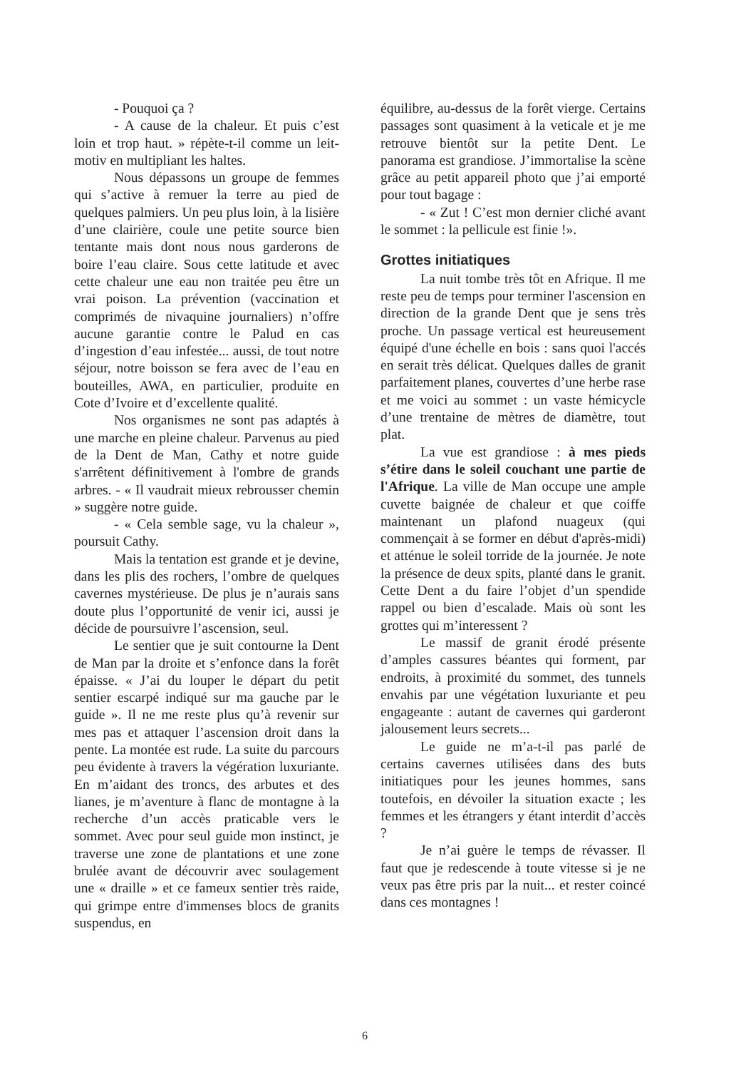- Pouquoi ça ?
- A cause de la chaleur. Et puis c’est loin et trop haut. » répète-t-il comme un leit-motiv en multipliant les haltes.
Nous dépassons un groupe de femmes qui s’active à remuer la terre au pied de quelques palmiers. Un peu plus loin, à la lisière d’une clairière, coule une petite source bien tentante mais dont nous nous garderons de boire l’eau claire. Sous cette latitude et avec cette chaleur une eau non traitée peu être un vrai poison. La prévention (vaccination et comprimés de nivaquine journaliers) n’offre aucune garantie contre le Palud en cas d’ingestion d’eau infestée... aussi, de tout notre séjour, notre boisson se fera avec de l’eau en bouteilles, AWA, en particulier, produite en Cote d’Ivoire et d’excellente qualité.
Nos organismes ne sont pas adaptés à une marche en pleine chaleur. Parvenus au pied de la Dent de Man, Cathy et notre guide s'arrêtent définitivement à l'ombre de grands arbres. - « Il vaudrait mieux rebrousser chemin » suggère notre guide.
- « Cela semble sage, vu la chaleur », poursuit Cathy.
Mais la tentation est grande et je devine, dans les plis des rochers, l’ombre de quelques cavernes mystérieuse. De plus je n’aurais sans doute plus l’opportunité de venir ici, aussi je décide de poursuivre l’ascension, seul.
Le sentier que je suit contourne la Dent de Man par la droite et s’enfonce dans la forêt épaisse. « J’ai du louper le départ du petit sentier escarpé indiqué sur ma gauche par le guide ». Il ne me reste plus qu’à revenir sur mes pas et attaquer l’ascension droit dans la pente. La montée est rude. La suite du parcours peu évidente à travers la végération luxuriante. En m’aidant des troncs, des arbutes et des lianes, je m’aventure à flanc de montagne à la recherche d’un accès praticable vers le sommet. Avec pour seul guide mon instinct, je traverse une zone de plantations et une zone brulée avant de découvrir avec soulagement une « draille » et ce fameux sentier très raide, qui grimpe entre d'immenses blocs de granits suspendus, en
équilibre, au-dessus de la forêt vierge. Certains passages sont quasiment à la veticale et je me retrouve bientôt sur la petite Dent. Le panorama est grandiose. J’immortalise la scène grâce au petit appareil photo que j’ai emporté pour tout bagage :
- « Zut ! C’est mon dernier cliché avant le sommet : la pellicule est finie !».
Grottes initiatiques
La nuit tombe très tôt en Afrique. Il me reste peu de temps pour terminer l'ascension en direction de la grande Dent que je sens très proche. Un passage vertical est heureusement équipé d'une échelle en bois : sans quoi l'accés en serait très délicat. Quelques dalles de granit parfaitement planes, couvertes d’une herbe rase et me voici au sommet : un vaste hémicycle d’une trentaine de mètres de diamètre, tout plat.
La vue est grandiose : à mes pieds s’étire dans le soleil couchant une partie de l'Afrique. La ville de Man occupe une ample cuvette baignée de chaleur et que coiffe maintenant un plafond nuageux (qui commençait à se former en début d'après-midi) et atténue le soleil torride de la journée. Je note la présence de deux spits, planté dans le granit. Cette Dent a du faire l’objet d’un spendide rappel ou bien d’escalade. Mais où sont les grottes qui m’interessent ?
Le massif de granit érodé présente d’amples cassures béantes qui forment, par endroits, à proximité du sommet, des tunnels envahis par une végétation luxuriante et peu engageante : autant de cavernes qui garderont jalousement leurs secrets...
Le guide ne m’a-t-il pas parlé de certains cavernes utilisées dans des buts initiatiques pour les jeunes hommes, sans toutefois, en dévoiler la situation exacte ; les femmes et les étrangers y étant interdit d’accès ?
Je n’ai guère le temps de révasser. Il faut que je redescende à toute vitesse si je ne veux pas être pris par la nuit... et rester coincé dans ces montagnes !
6